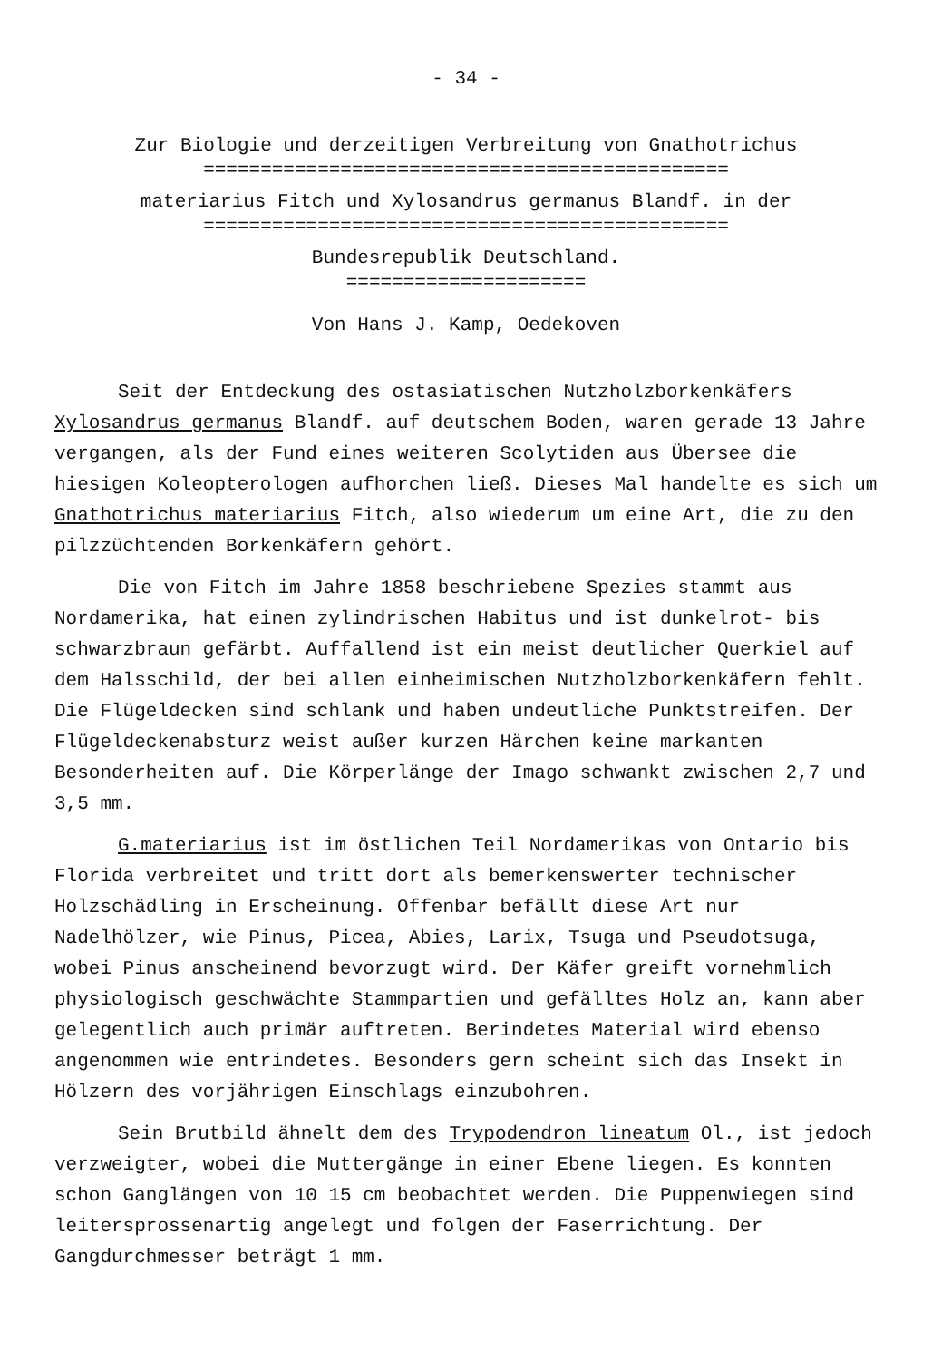- 34 -
Zur Biologie und derzeitigen Verbreitung von Gnathotrichus
==============================================
materiarius Fitch und Xylosandrus germanus Blandf. in der
==============================================
Bundesrepublik Deutschland.
=====================
Von Hans J. Kamp, Oedekoven
Seit der Entdeckung des ostasiatischen Nutzholzborkenkäfers Xylosandrus germanus Blandf. auf deutschem Boden, waren gerade 13 Jahre vergangen, als der Fund eines weiteren Scolytiden aus Übersee die hiesigen Koleopterologen aufhorchen ließ. Dieses Mal handelte es sich um Gnathotrichus materiarius Fitch, also wiederum um eine Art, die zu den pilzzüchtenden Borkenkäfern gehört.
Die von Fitch im Jahre 1858 beschriebene Spezies stammt aus Nordamerika, hat einen zylindrischen Habitus und ist dunkelrot- bis schwarzbraun gefärbt. Auffallend ist ein meist deutlicher Querkiel auf dem Halsschild, der bei allen einheimischen Nutzholzborkenkäfern fehlt. Die Flügeldecken sind schlank und haben undeutliche Punktstreifen. Der Flügeldeckenabsturz weist außer kurzen Härchen keine markanten Besonderheiten auf. Die Körperlänge der Imago schwankt zwischen 2,7 und 3,5 mm.
G.materiarius ist im östlichen Teil Nordamerikas von Ontario bis Florida verbreitet und tritt dort als bemerkenswerter technischer Holzschädling in Erscheinung. Offenbar befällt diese Art nur Nadelhölzer, wie Pinus, Picea, Abies, Larix, Tsuga und Pseudotsuga, wobei Pinus anscheinend bevorzugt wird. Der Käfer greift vornehmlich physiologisch geschwächte Stammpartien und gefälltes Holz an, kann aber gelegentlich auch primär auftreten. Berindetes Material wird ebenso angenommen wie entrindetes. Besonders gern scheint sich das Insekt in Hölzern des vorjährigen Einschlags einzubohren.
Sein Brutbild ähnelt dem des Trypodendron lineatum Ol., ist jedoch verzweigter, wobei die Muttergänge in einer Ebene liegen. Es konnten schon Ganglängen von 10 15 cm beobachtet werden. Die Puppenwiegen sind leitersprossenartig angelegt und folgen der Faserrichtung. Der Gangdurchmesser beträgt 1 mm.